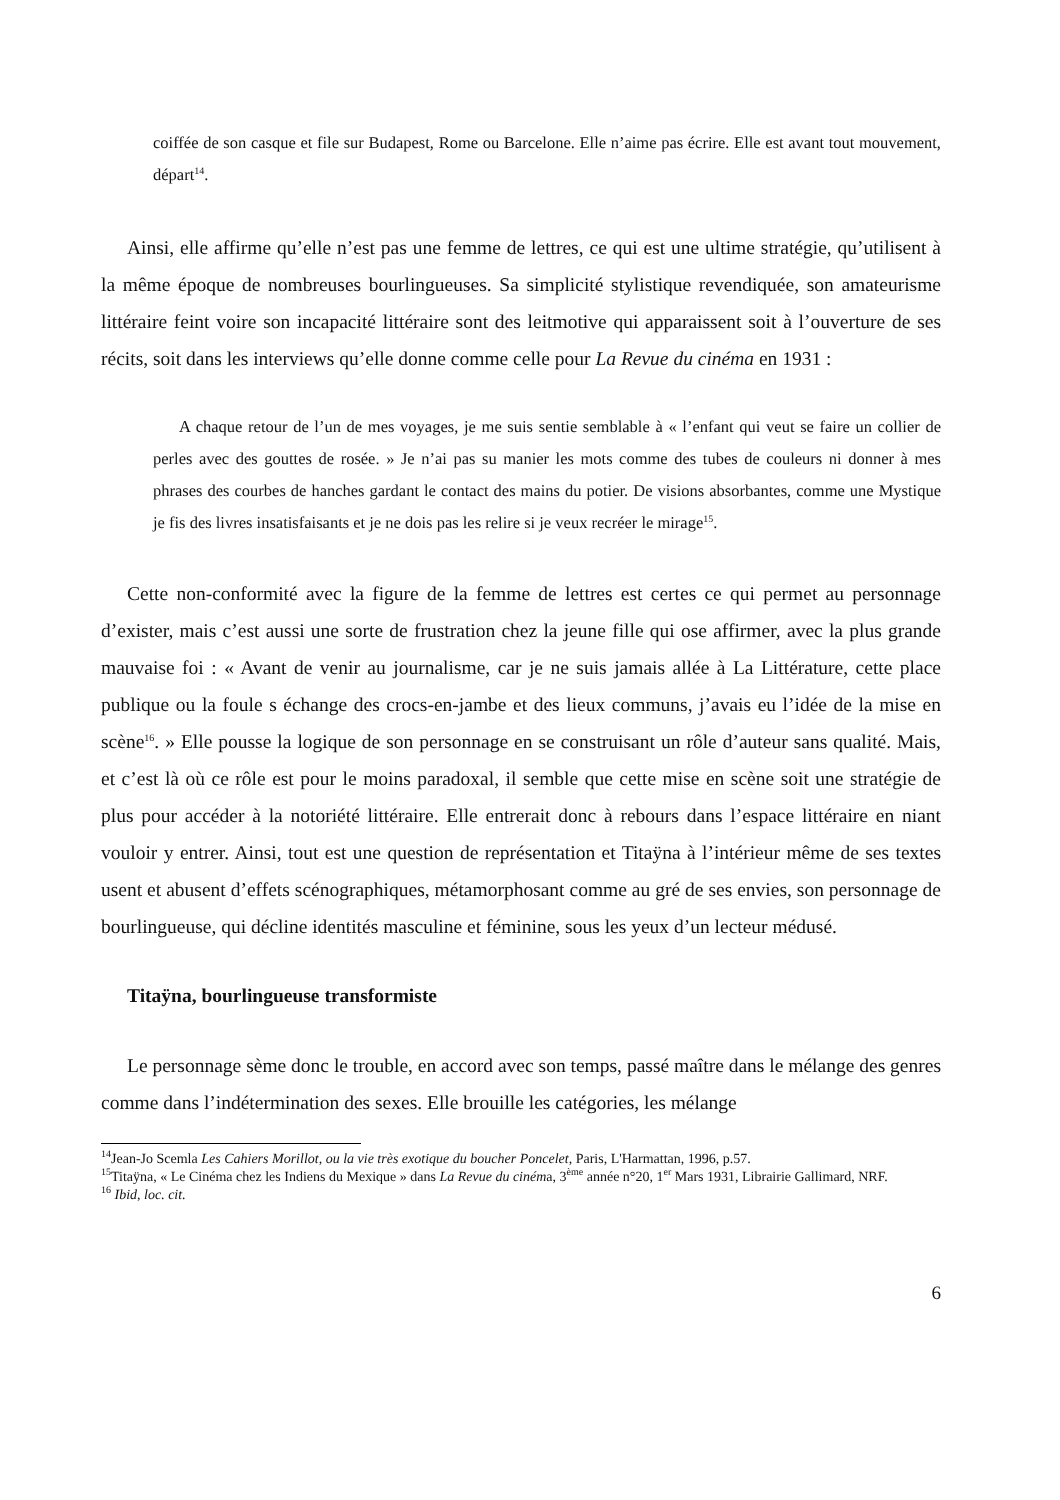coiffée de son casque et file sur Budapest, Rome ou Barcelone. Elle n’aime pas écrire. Elle est avant tout mouvement, départ<sup>14</sup>.
Ainsi, elle affirme qu’elle n’est pas une femme de lettres, ce qui est une ultime stratégie, qu’utilisent à la même époque de nombreuses bourlingueuses. Sa simplicité stylistique revendiquée, son amateurisme littéraire feint voire son incapacité littéraire sont des leitmotive qui apparaissent soit à l’ouverture de ses récits, soit dans les interviews qu’elle donne comme celle pour La Revue du cinéma en 1931 :
A chaque retour de l’un de mes voyages, je me suis sentie semblable à « l’enfant qui veut se faire un collier de perles avec des gouttes de rosée. » Je n’ai pas su manier les mots comme des tubes de couleurs ni donner à mes phrases des courbes de hanches gardant le contact des mains du potier. De visions absorbantes, comme une Mystique je fis des livres insatisfaisants et je ne dois pas les relire si je veux recréer le mirage<sup>15</sup>.
Cette non-conformité avec la figure de la femme de lettres est certes ce qui permet au personnage d’exister, mais c’est aussi une sorte de frustration chez la jeune fille qui ose affirmer, avec la plus grande mauvaise foi : « Avant de venir au journalisme, car je ne suis jamais allée à La Littérature, cette place publique ou la foule s échange des crocs-en-jambe et des lieux communs, j’avais eu l’idée de la mise en scène<sup>16</sup>. » Elle pousse la logique de son personnage en se construisant un rôle d’auteur sans qualité. Mais, et c’est là où ce rôle est pour le moins paradoxal, il semble que cette mise en scène soit une stratégie de plus pour accéder à la notoriété littéraire. Elle entrerait donc à rebours dans l’espace littéraire en niant vouloir y entrer. Ainsi, tout est une question de représentation et Titaÿna à l’intérieur même de ses textes usent et abusent d’effets scénographiques, métamorphosant comme au gré de ses envies, son personnage de bourlingueuse, qui décline identités masculine et féminine, sous les yeux d’un lecteur médusé.
Titaÿna, bourlingueuse transformiste
Le personnage sème donc le trouble, en accord avec son temps, passé maître dans le mélange des genres comme dans l’indétermination des sexes. Elle brouille les catégories, les mélange
<sup>14</sup> Jean-Jo Scemla Les Cahiers Morillot, ou la vie très exotique du boucher Poncelet, Paris, L'Harmattan, 1996, p.57.
<sup>15</sup> Titaÿna, « Le Cinéma chez les Indiens du Mexique » dans La Revue du cinéma, 3<sup>ème</sup> année n°20, 1<sup>er</sup> Mars 1931, Librairie Gallimard, NRF.
<sup>16</sup> Ibid, loc. cit.
6